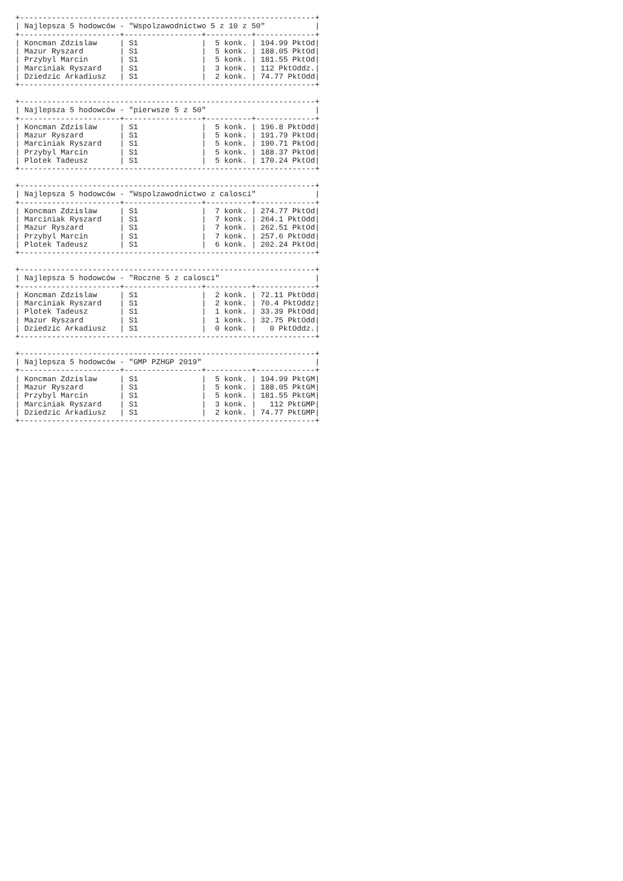+-----------------------------------------------------------------+
| Najlepsza 5 hodowców - "Wspolzawodnictwo 5 z 10 z 50"           |
+----------------------+-----------------+----------+-------------+
| Koncman Zdzislaw     | S1              |  5 konk. | 194.99 PktOd|
| Mazur Ryszard        | S1              |  5 konk. | 188.05 PktOd|
| Przybyl Marcin       | S1              |  5 konk. | 181.55 PktOd|
| Marciniak Ryszard    | S1              |  3 konk. | 112 PktOddz.|
| Dziedzic Arkadiusz   | S1              |  2 konk. | 74.77 PktOdd|
+-----------------------------------------------------------------+

+-----------------------------------------------------------------+
| Najlepsza 5 hodowców - "pierwsze 5 z 50"                        |
+----------------------+-----------------+----------+-------------+
| Koncman Zdzislaw     | S1              |  5 konk. | 196.8 PktOdd|
| Mazur Ryszard        | S1              |  5 konk. | 191.79 PktOd|
| Marciniak Ryszard    | S1              |  5 konk. | 190.71 PktOd|
| Przybyl Marcin       | S1              |  5 konk. | 188.37 PktOd|
| Plotek Tadeusz       | S1              |  5 konk. | 170.24 PktOd|
+-----------------------------------------------------------------+

+-----------------------------------------------------------------+
| Najlepsza 5 hodowców - "Wspolzawodnictwo z calosci"             |
+----------------------+-----------------+----------+-------------+
| Koncman Zdzislaw     | S1              |  7 konk. | 274.77 PktOd|
| Marciniak Ryszard    | S1              |  7 konk. | 264.1 PktOdd|
| Mazur Ryszard        | S1              |  7 konk. | 262.51 PktOd|
| Przybyl Marcin       | S1              |  7 konk. | 257.6 PktOdd|
| Plotek Tadeusz       | S1              |  6 konk. | 202.24 PktOd|
+-----------------------------------------------------------------+

+-----------------------------------------------------------------+
| Najlepsza 5 hodowców - "Roczne 5 z calosci"                     |
+----------------------+-----------------+----------+-------------+
| Koncman Zdzislaw     | S1              |  2 konk. | 72.11 PktOdd|
| Marciniak Ryszard    | S1              |  2 konk. | 70.4 PktOddz|
| Plotek Tadeusz       | S1              |  1 konk. | 33.39 PktOdd|
| Mazur Ryszard        | S1              |  1 konk. | 32.75 PktOdd|
| Dziedzic Arkadiusz   | S1              |  0 konk. |   0 PktOddz.|
+-----------------------------------------------------------------+

+-----------------------------------------------------------------+
| Najlepsza 5 hodowców - "GMP PZHGP 2019"                         |
+----------------------+-----------------+----------+-------------+
| Koncman Zdzislaw     | S1              |  5 konk. | 194.99 PktGM|
| Mazur Ryszard        | S1              |  5 konk. | 188.05 PktGM|
| Przybyl Marcin       | S1              |  5 konk. | 181.55 PktGM|
| Marciniak Ryszard    | S1              |  3 konk. |   112 PktGMP|
| Dziedzic Arkadiusz   | S1              |  2 konk. | 74.77 PktGMP|
+-----------------------------------------------------------------+